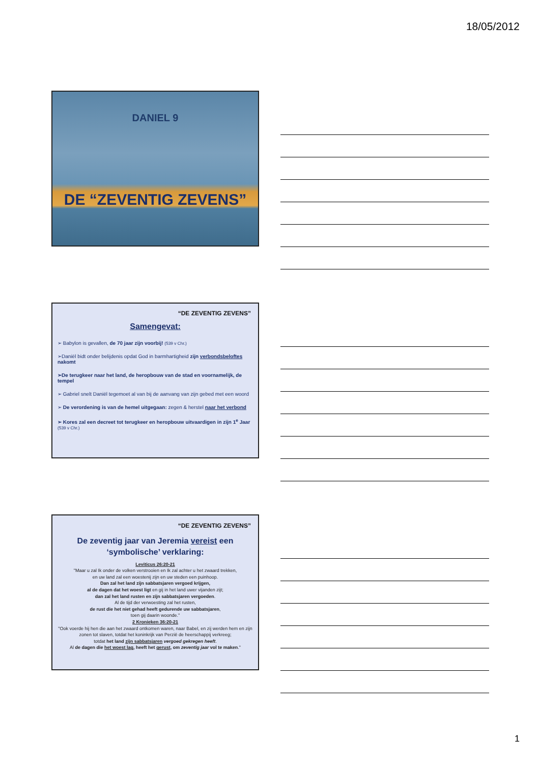18/05/2012
DANIEL 9
DE “ZEVENTIG ZEVENS”
“DE ZEVENTIG ZEVENS”
Samengevat:
➢ Babylon is gevallen, de 70 jaar zijn voorbij! (539 v Chr.)
➢Daniël bidt onder belijdenis opdat God in barmhartigheid zijn verbondsbeloftes nakomt
➢De terugkeer naar het land, de heropbouw van de stad en voornamelijk, de tempel
➢ Gabriel snelt Daniël tegemoet al van bij de aanvang van zijn gebed met een woord
➢ De verordening is van de hemel uitgegaan: zegen & herstel naar het verbond
➢ Kores zal een decreet tot terugkeer en heropbouw uitvaardigen in zijn 1<sup>e</sup> Jaar (539 v Chr.)
“DE ZEVENTIG ZEVENS”
De zeventig jaar van Jeremia vereist een
‘symbolische’ verklaring:
Leviticus 26:20-21
"Maar u zal Ik onder de volken verstrooien en Ik zal achter u het zwaard trekken,
en uw land zal een woestenij zijn en uw steden een puinhoop.
Dan zal het land zijn sabbatsjaren vergoed krijgen,
al de dagen dat het woest ligt en gij in het land uwer vijanden zijt;
dan zal het land rusten en zijn sabbatsjaren vergoeden.
Al de tijd der verwoesting zal het rusten,
de rust die het niet gehad heeft gedurende uw sabbatsjaren,
toen gij daarin woonde."
2 Kronieken 36:20-21
"Ook voerde hij hen die aan het zwaard ontkomen waren, naar Babel, en zij werden hem en zijn zonen tot slaven, totdat het koninkrijk van Perzië de heerschappij verkreeg;
totdat het land zijn sabbatsjaren vergoed gekregen heeft.
Al de dagen die het woest lag, heeft het gerust, om zeventig jaar vol te maken."
1